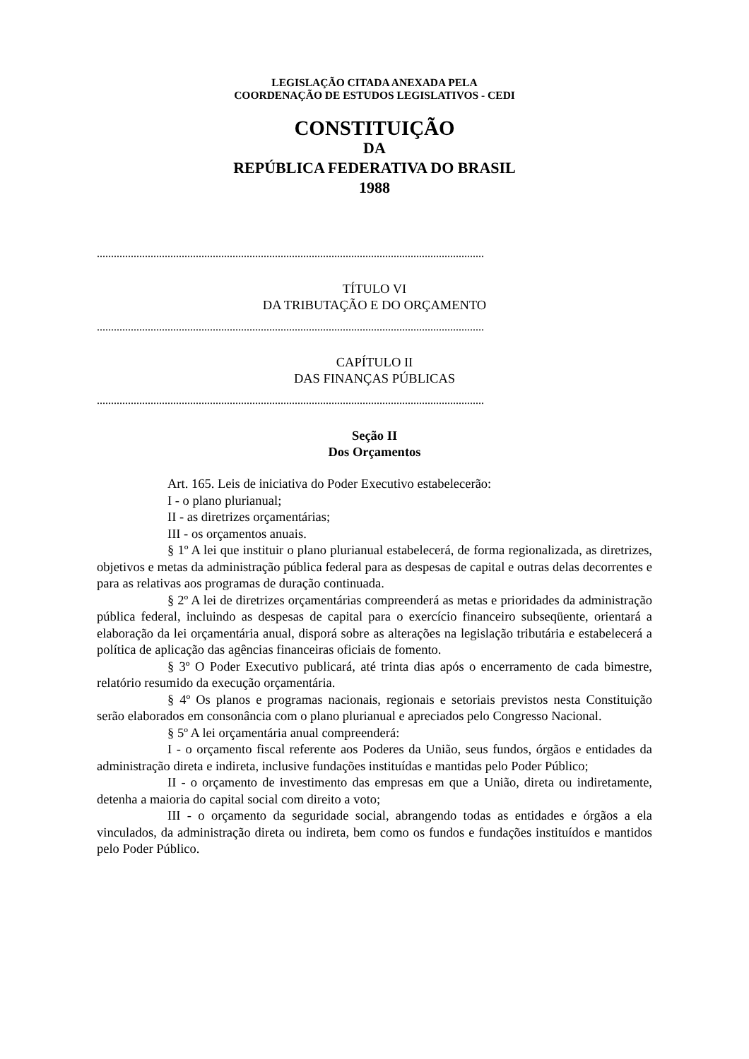LEGISLAÇÃO CITADA ANEXADA PELA
COORDENAÇÃO DE ESTUDOS LEGISLATIVOS - CEDI
CONSTITUIÇÃO
DA
REPÚBLICA FEDERATIVA DO BRASIL
1988
.........................................................................................................................................
TÍTULO VI
DA TRIBUTAÇÃO E DO ORÇAMENTO
.........................................................................................................................................
CAPÍTULO II
DAS FINANÇAS PÚBLICAS
.........................................................................................................................................
Seção II
Dos Orçamentos
Art. 165. Leis de iniciativa do Poder Executivo estabelecerão:
I - o plano plurianual;
II - as diretrizes orçamentárias;
III - os orçamentos anuais.
§ 1º A lei que instituir o plano plurianual estabelecerá, de forma regionalizada, as diretrizes, objetivos e metas da administração pública federal para as despesas de capital e outras delas decorrentes e para as relativas aos programas de duração continuada.
§ 2º A lei de diretrizes orçamentárias compreenderá as metas e prioridades da administração pública federal, incluindo as despesas de capital para o exercício financeiro subseqüente, orientará a elaboração da lei orçamentária anual, disporá sobre as alterações na legislação tributária e estabelecerá a política de aplicação das agências financeiras oficiais de fomento.
§ 3º O Poder Executivo publicará, até trinta dias após o encerramento de cada bimestre, relatório resumido da execução orçamentária.
§ 4º Os planos e programas nacionais, regionais e setoriais previstos nesta Constituição serão elaborados em consonância com o plano plurianual e apreciados pelo Congresso Nacional.
§ 5º A lei orçamentária anual compreenderá:
I - o orçamento fiscal referente aos Poderes da União, seus fundos, órgãos e entidades da administração direta e indireta, inclusive fundações instituídas e mantidas pelo Poder Público;
II - o orçamento de investimento das empresas em que a União, direta ou indiretamente, detenha a maioria do capital social com direito a voto;
III - o orçamento da seguridade social, abrangendo todas as entidades e órgãos a ela vinculados, da administração direta ou indireta, bem como os fundos e fundações instituídos e mantidos pelo Poder Público.